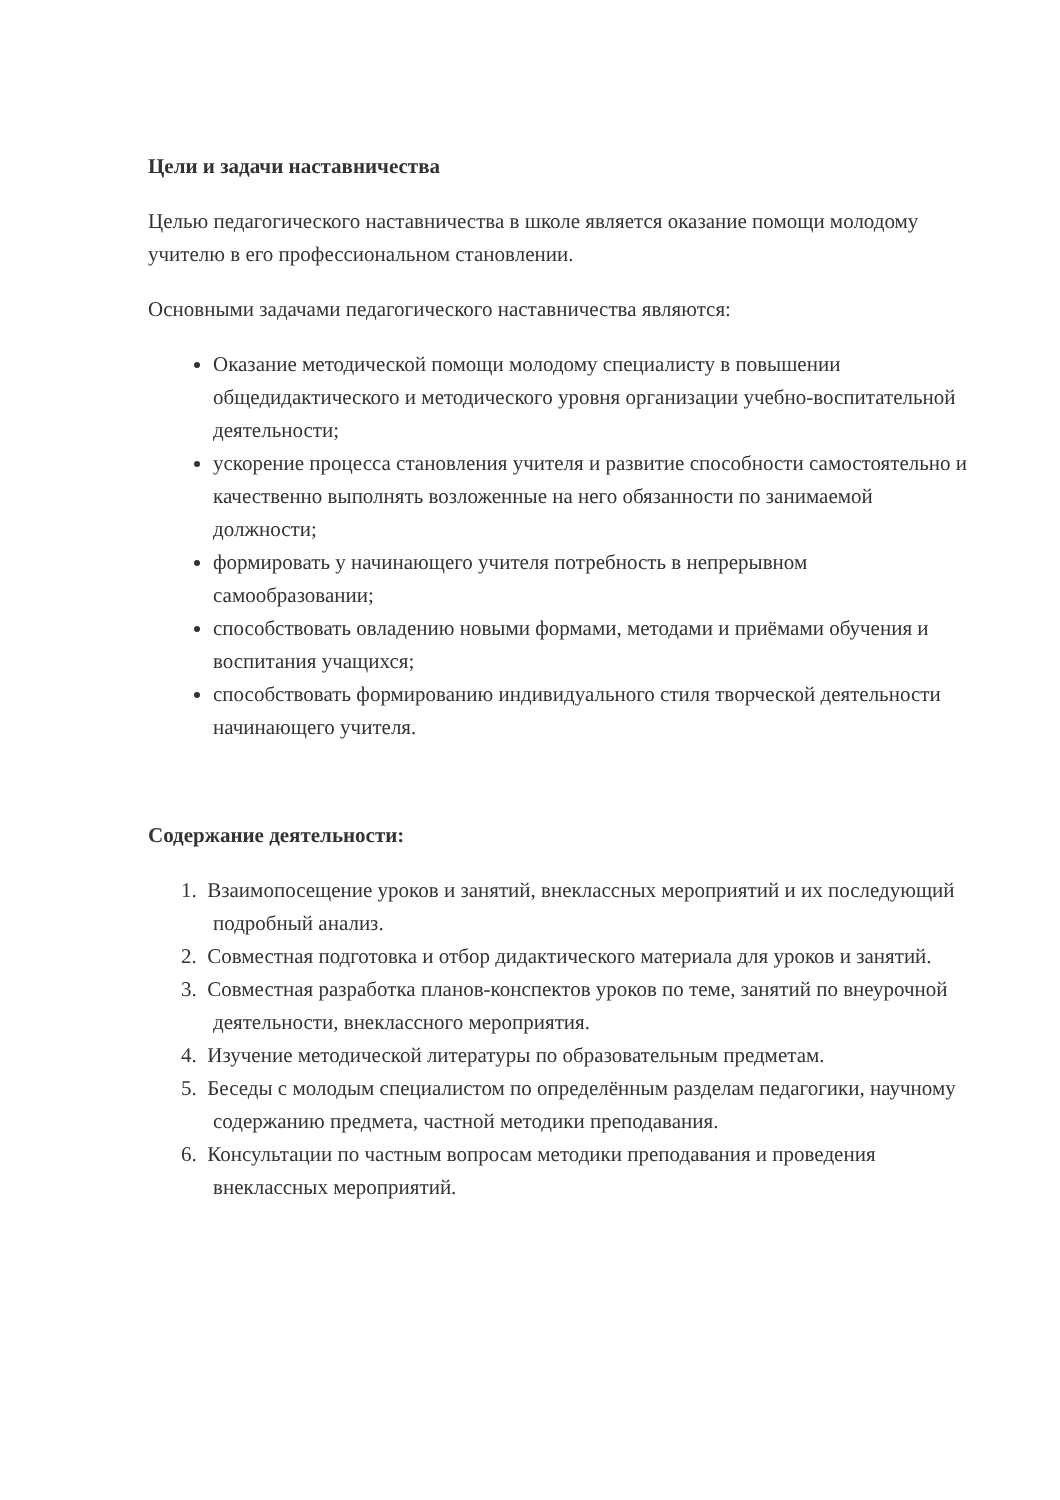Цели и задачи наставничества
Целью педагогического наставничества в школе является оказание помощи молодому учителю в его профессиональном становлении.
Основными задачами педагогического наставничества являются:
Оказание методической помощи молодому специалисту в повышении общедидактического и методического уровня организации учебно-воспитательной деятельности;
ускорение процесса становления учителя и развитие способности самостоятельно и качественно выполнять возложенные на него обязанности по занимаемой должности;
формировать у начинающего учителя потребность в непрерывном самообразовании;
способствовать овладению новыми формами, методами и приёмами обучения и воспитания учащихся;
способствовать формированию индивидуального стиля творческой деятельности начинающего учителя.
Содержание деятельности:
1. Взаимопосещение уроков и занятий, внеклассных мероприятий и их последующий подробный анализ.
2. Совместная подготовка и отбор дидактического материала для уроков и занятий.
3. Совместная разработка планов-конспектов уроков по теме, занятий по внеурочной деятельности, внеклассного мероприятия.
4. Изучение методической литературы по образовательным предметам.
5. Беседы с молодым специалистом по определённым разделам педагогики, научному содержанию предмета, частной методики преподавания.
6. Консультации по частным вопросам методики преподавания и проведения внеклассных мероприятий.